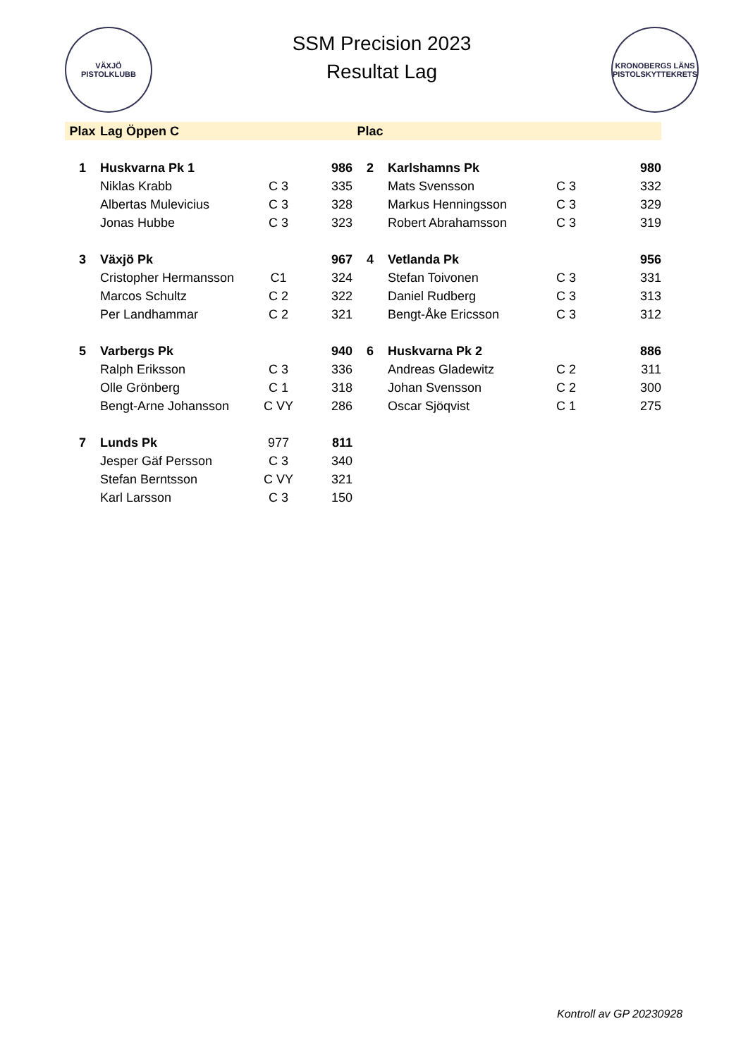VÄXJÖ
PISTOLKLUBB
SSM Precision 2023
Resultat Lag
KRONOBERGS LÄNS PISTOLSKYTTEKRETS
| Plax | Lag Öppen C | | | Plac | | | |
| --- | --- | --- | --- | --- | --- | --- | --- |
| 1 | Huskvarna Pk 1 | | 986 | 2 | Karlshamns Pk | | 980 |
| | Niklas Krabb | C 3 | 335 | | Mats Svensson | C 3 | 332 |
| | Albertas Mulevicius | C 3 | 328 | | Markus Henningsson | C 3 | 329 |
| | Jonas Hubbe | C 3 | 323 | | Robert Abrahamsson | C 3 | 319 |
| 3 | Växjö Pk | | 967 | 4 | Vetlanda Pk | | 956 |
| | Cristopher Hermansson | C1 | 324 | | Stefan Toivonen | C 3 | 331 |
| | Marcos Schultz | C 2 | 322 | | Daniel Rudberg | C 3 | 313 |
| | Per Landhammar | C 2 | 321 | | Bengt-Åke Ericsson | C 3 | 312 |
| 5 | Varbergs Pk | | 940 | 6 | Huskvarna Pk 2 | | 886 |
| | Ralph Eriksson | C 3 | 336 | | Andreas Gladewitz | C 2 | 311 |
| | Olle Grönberg | C 1 | 318 | | Johan Svensson | C 2 | 300 |
| | Bengt-Arne Johansson | C VY | 286 | | Oscar Sjöqvist | C 1 | 275 |
| 7 | Lunds Pk | 977 | 811 | | | | |
| | Jesper Gäf Persson | C 3 | 340 | | | | |
| | Stefan Berntsson | C VY | 321 | | | | |
| | Karl Larsson | C 3 | 150 | | | | |
Kontroll av GP 20230928